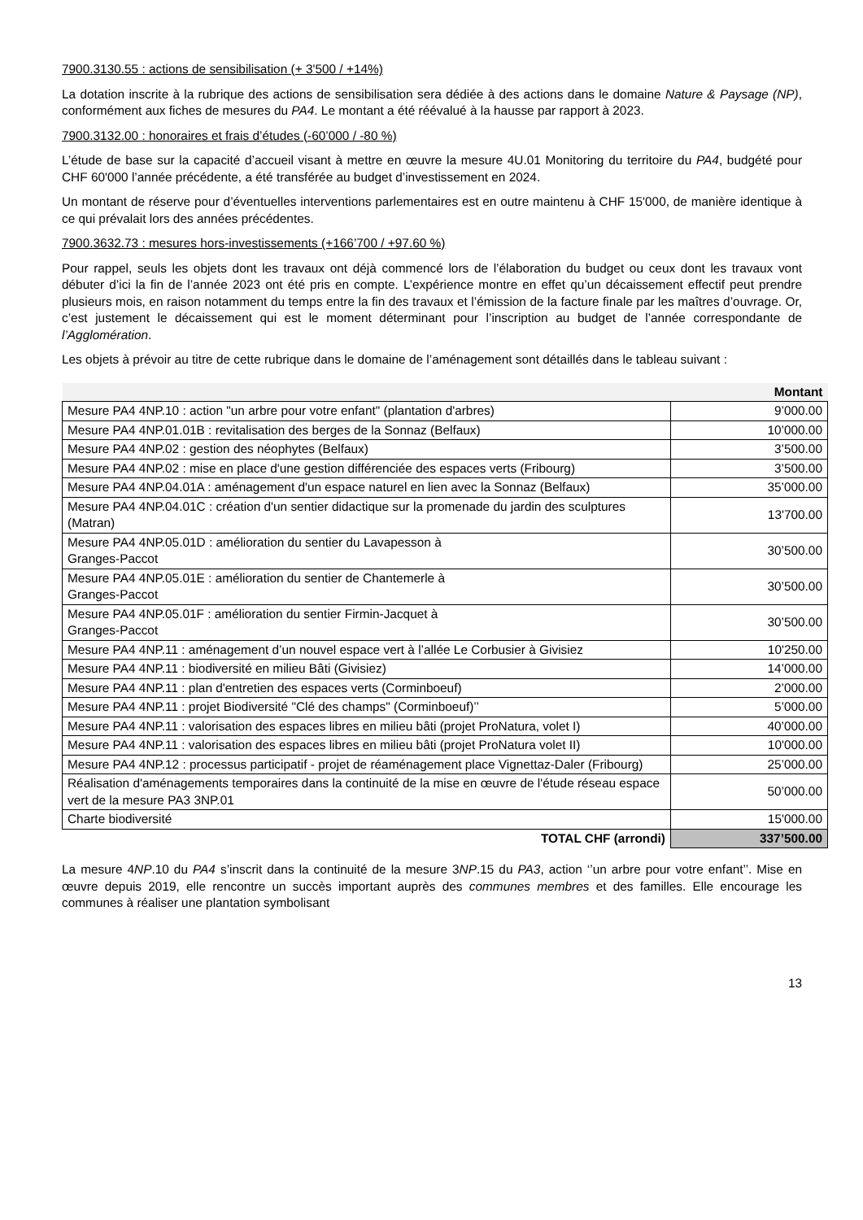7900.3130.55 : actions de sensibilisation (+ 3'500 / +14%)
La dotation inscrite à la rubrique des actions de sensibilisation sera dédiée à des actions dans le domaine Nature & Paysage (NP), conformément aux fiches de mesures du PA4. Le montant a été réévalué à la hausse par rapport à 2023.
7900.3132.00 : honoraires et frais d’études (-60’000 / -80 %)
L’étude de base sur la capacité d’accueil visant à mettre en œuvre la mesure 4U.01 Monitoring du territoire du PA4, budgété pour CHF 60'000 l’année précédente, a été transférée au budget d’investissement en 2024.
Un montant de réserve pour d’éventuelles interventions parlementaires est en outre maintenu à CHF 15'000, de manière identique à ce qui prévalait lors des années précédentes.
7900.3632.73 : mesures hors-investissements (+166’700 / +97.60 %)
Pour rappel, seuls les objets dont les travaux ont déjà commencé lors de l’élaboration du budget ou ceux dont les travaux vont débuter d’ici la fin de l’année 2023 ont été pris en compte. L’expérience montre en effet qu’un décaissement effectif peut prendre plusieurs mois, en raison notamment du temps entre la fin des travaux et l’émission de la facture finale par les maîtres d’ouvrage. Or, c’est justement le décaissement qui est le moment déterminant pour l’inscription au budget de l’année correspondante de l’Agglomération.
Les objets à prévoir au titre de cette rubrique dans le domaine de l’aménagement sont détaillés dans le tableau suivant :
| | Montant |
| --- | --- |
| Mesure PA4 4NP.10 : action "un arbre pour votre enfant" (plantation d'arbres) | 9’000.00 |
| Mesure PA4 4NP.01.01B : revitalisation des berges de la Sonnaz (Belfaux) | 10’000.00 |
| Mesure PA4 4NP.02 : gestion des néophytes (Belfaux) | 3’500.00 |
| Mesure PA4 4NP.02 : mise en place d'une gestion différenciée des espaces verts (Fribourg) | 3’500.00 |
| Mesure PA4 4NP.04.01A : aménagement d'un espace naturel en lien avec la Sonnaz (Belfaux) | 35’000.00 |
| Mesure PA4 4NP.04.01C : création d'un sentier didactique sur la promenade du jardin des sculptures (Matran) | 13'700.00 |
| Mesure PA4 4NP.05.01D : amélioration du sentier du Lavapesson à Granges-Paccot | 30’500.00 |
| Mesure PA4 4NP.05.01E : amélioration du sentier de Chantemerle à Granges-Paccot | 30’500.00 |
| Mesure PA4 4NP.05.01F : amélioration du sentier Firmin-Jacquet à Granges-Paccot | 30’500.00 |
| Mesure PA4 4NP.11 : aménagement d’un nouvel espace vert à l’allée Le Corbusier à Givisiez | 10'250.00 |
| Mesure PA4 4NP.11 : biodiversité en milieu Bâti (Givisiez) | 14’000.00 |
| Mesure PA4 4NP.11 : plan d'entretien des espaces verts (Corminboeuf) | 2’000.00 |
| Mesure PA4 4NP.11 : projet Biodiversité "Clé des champs" (Corminboeuf)’’ | 5’000.00 |
| Mesure PA4 4NP.11 : valorisation des espaces libres en milieu bâti (projet ProNatura, volet I) | 40’000.00 |
| Mesure PA4 4NP.11 : valorisation des espaces libres en milieu bâti (projet ProNatura volet II) | 10'000.00 |
| Mesure PA4 4NP.12 : processus participatif - projet de réaménagement place Vignettaz-Daler (Fribourg) | 25’000.00 |
| Réalisation d'aménagements temporaires dans la continuité de la mise en œuvre de l'étude réseau espace vert de la mesure PA3 3NP.01 | 50’000.00 |
| Charte biodiversité | 15'000.00 |
| TOTAL CHF (arrondi) | 337’500.00 |
La mesure 4NP.10 du PA4 s’inscrit dans la continuité de la mesure 3NP.15 du PA3, action ‘’un arbre pour votre enfant’’. Mise en œuvre depuis 2019, elle rencontre un succès important auprès des communes membres et des familles. Elle encourage les communes à réaliser une plantation symbolisant
13